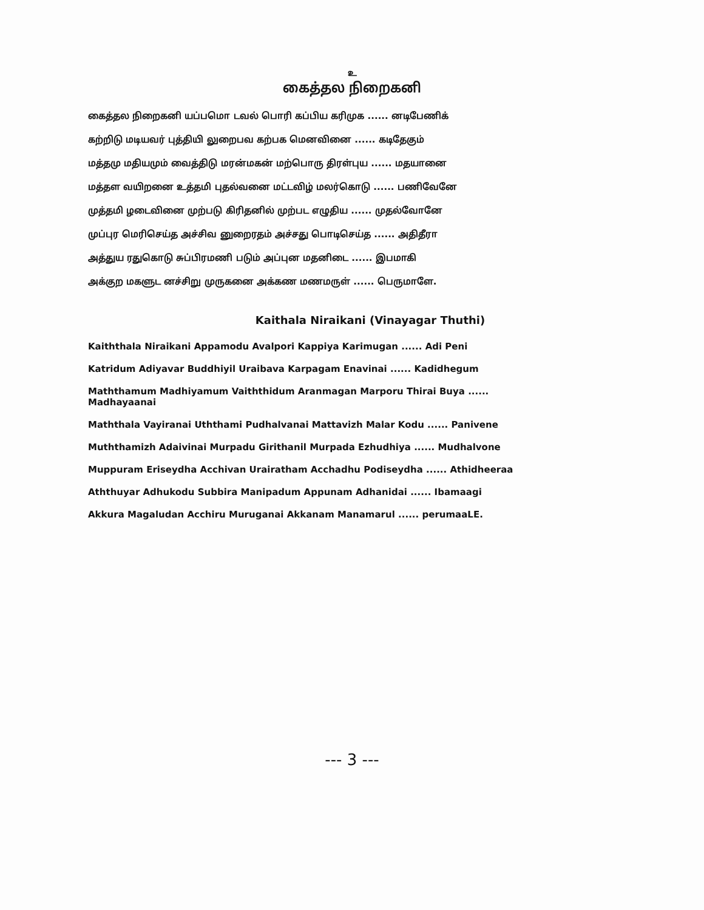உ
கைத்தல நிறைகனி
கைத்தல நிறைகனி யப்பமொ டவல் பொரி கப்பிய கரிமுக ...... னடிபேணிக்
கற்றிடு மடியவர் புத்தியி லுறைபவ கற்பக மெனவினை ...... கடிதேகும்
மத்தமு மதியமும் வைத்திடு மரன்மகன் மற்பொரு திரள்புய ...... மதயானை
மத்தள வயிறனை உத்தமி புதல்வனை மட்டவிழ் மலர்கொடு ...... பணிவேனே
முத்தமி ழடைவினை முற்படு கிரிதனில் முற்பட எழுதிய ...... முதல்வோனே
முப்புர மெரிசெய்த அச்சிவ னுறைரதம் அச்சது பொடிசெய்த ...... அதிதீரா
அத்துய ரதுகொடு சுப்பிரமணி படும் அப்புன மதனிடை ...... இபமாகி
அக்குற மகளுட னச்சிறு முருகனை அக்கண மணமருள் ...... பெருமாளே.
Kaithala Niraikani (Vinayagar Thuthi)
Kaiththala Niraikani Appamodu Avalpori Kappiya Karimugan ...... Adi Peni
Katridum Adiyavar Buddhiyil Uraibava Karpagam Enavinai ...... Kadidhegum
Maththamum Madhiyamum Vaiththidum Aranmagan Marporu Thirai Buya ...... Madhayaanai
Maththala Vayiranai Uththami Pudhalvanai Mattavizh Malar Kodu ...... Panivene
Muththamizh Adaivinai Murpadu Girithanil Murpada Ezhudhiya ...... Mudhalvone
Muppuram Eriseydha Acchivan Urairatham Acchadhu Podiseydha ...... Athidheeraa
Aththuyar Adhukodu Subbira Manipadum Appunam Adhanidai ...... Ibamaagi
Akkura Magaludan Acchiru Muruganai Akkanam Manamarul ...... perumaaLE.
--- 3 ---